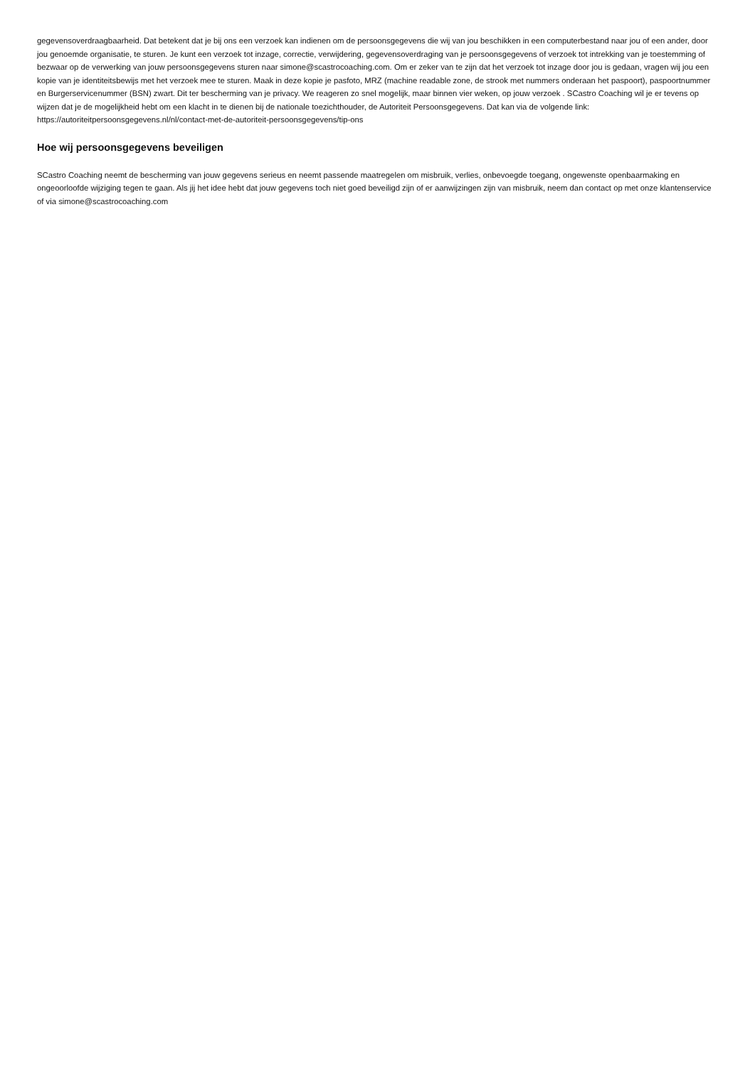gegevensoverdraagbaarheid. Dat betekent dat je bij ons een verzoek kan indienen om de persoonsgegevens die wij van jou beschikken in een computerbestand naar jou of een ander, door jou genoemde organisatie, te sturen. Je kunt een verzoek tot inzage, correctie, verwijdering, gegevensoverdraging van je persoonsgegevens of verzoek tot intrekking van je toestemming of bezwaar op de verwerking van jouw persoonsgegevens sturen naar simone@scastrocoaching.com. Om er zeker van te zijn dat het verzoek tot inzage door jou is gedaan, vragen wij jou een kopie van je identiteitsbewijs met het verzoek mee te sturen. Maak in deze kopie je pasfoto, MRZ (machine readable zone, de strook met nummers onderaan het paspoort), paspoortnummer en Burgerservicenummer (BSN) zwart. Dit ter bescherming van je privacy. We reageren zo snel mogelijk, maar binnen vier weken, op jouw verzoek . SCastro Coaching wil je er tevens op wijzen dat je de mogelijkheid hebt om een klacht in te dienen bij de nationale toezichthouder, de Autoriteit Persoonsgegevens. Dat kan via de volgende link: https://autoriteitpersoonsgegevens.nl/nl/contact-met-de-autoriteit-persoonsgegevens/tip-ons
Hoe wij persoonsgegevens beveiligen
SCastro Coaching neemt de bescherming van jouw gegevens serieus en neemt passende maatregelen om misbruik, verlies, onbevoegde toegang, ongewenste openbaarmaking en ongeoorloofde wijziging tegen te gaan. Als jij het idee hebt dat jouw gegevens toch niet goed beveiligd zijn of er aanwijzingen zijn van misbruik, neem dan contact op met onze klantenservice of via simone@scastrocoaching.com